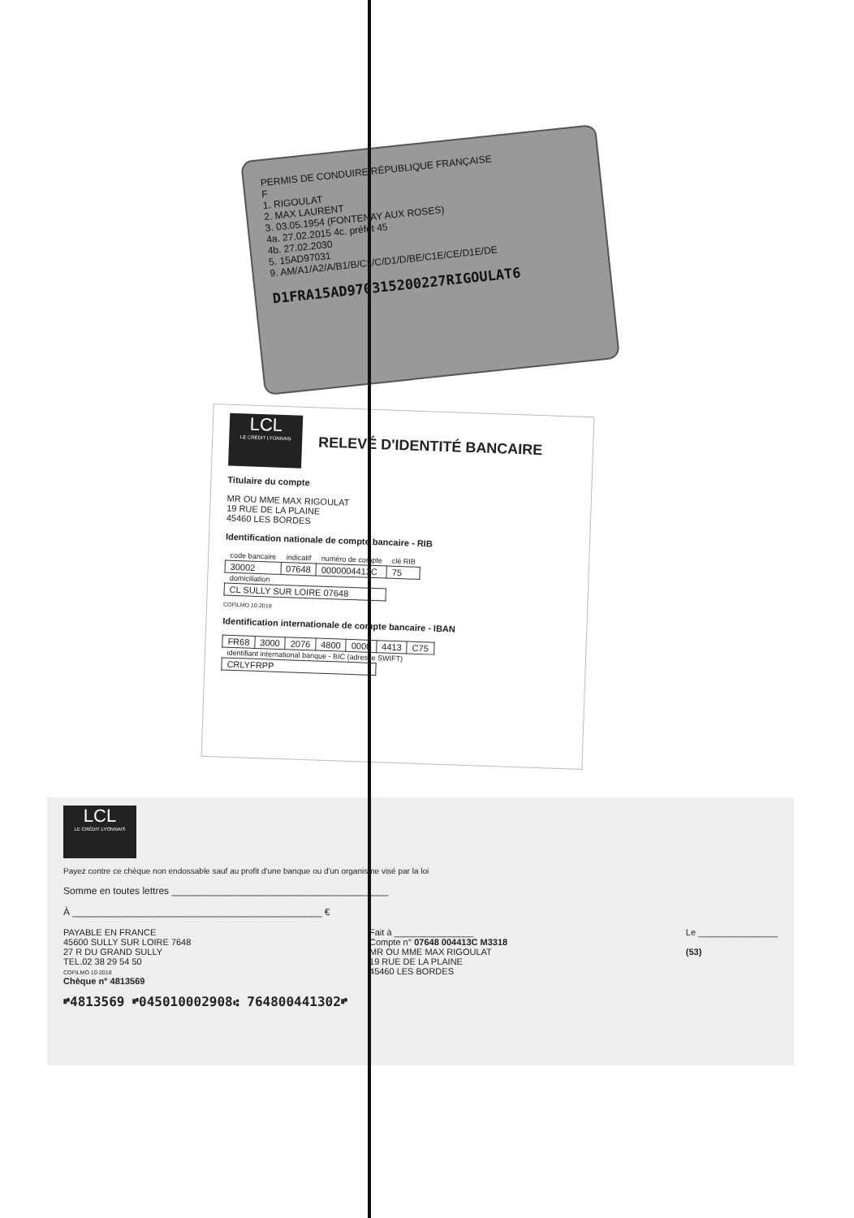PERMIS DE CONDUIRE RÉPUBLIQUE FRANÇAISE
F
1. RIGOULAT
2. MAX LAURENT
3. 03.05.1954 (FONTENAY AUX ROSES)
4a. 27.02.2015 4c. préfet 45
4b. 27.02.2030
5. 15AD97031
9. AM/A1/A2/A/B1/B/C1/C/D1/D/BE/C1E/CE/D1E/DE
D1FRA15AD97031520022​7RIGOULAT6
LCL LE CRÉDIT LYONNAIS
RELEVÉ D'IDENTITÉ BANCAIRE
Titulaire du compte
MR OU MME MAX RIGOULAT
19 RUE DE LA PLAINE
45460 LES BORDES
Identification nationale de compte bancaire - RIB
| code bancaire | indicatif | numéro de compte | clé RIB |
| --- | --- | --- | --- |
| 30002 | 07648 | 0000004413C | 75 |
| domiciliation | | | |
| CL SULLY SUR LOIRE 07648 | | | |
COFILMO 10-2018
Identification internationale de compte bancaire - IBAN
| FR68 | 3000 | 2076 | 4800 | 0000 | 4413 | C75 |
| identifiant international banque - BIC (adresse SWIFT) | | | | | | |
| CRLYFRPP | | | | | | |
LCL LE CRÉDIT LYONNAIS
Payez contre ce chèque non endossable sauf au profit d'une banque ou d'un organisme visé par la loi
Somme en toutes lettres ________________________________________
À ______________________________________________ €
PAYABLE EN FRANCE
45600 SULLY SUR LOIRE 7648
27 R DU GRAND SULLY
TEL.02 38 29 54 50
COFILMO 10-2018
Chèque n° 4813569
Fait à ________________
Compte n° 07648 004413C M3318
MR OU MME MAX RIGOULAT
19 RUE DE LA PLAINE
45460 LES BORDES
Le ________________
(53)
⑈4813569 ⑈045010002908⑆ 76480044130​2⑈